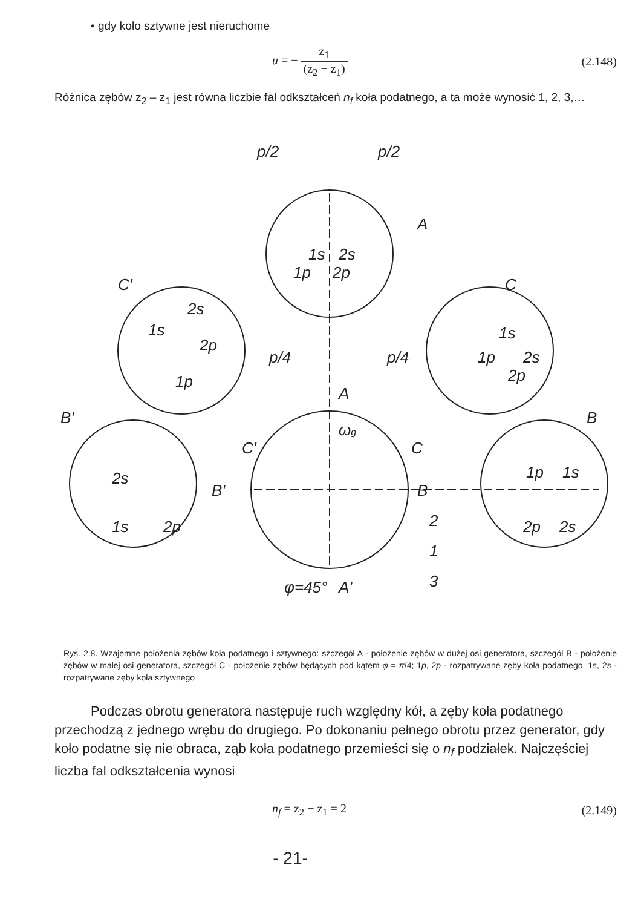• gdy koło sztywne jest nieruchome
u = − z<sub>1</sub> (z<sub>2</sub> − z<sub>1</sub>) (2.148)
Różnica zębów z<sub>2</sub> – z<sub>1</sub> jest równa liczbie fal odkształceń n<sub>f</sub> koła podatnego, a ta może wynosić 1, 2, 3,…
p/2
p/2
A
C'
C
B'
B
A
C
C'
B'
B
2
1
3
φ=45°
A'
ωg
1s
2s
1p
2p
2s
1s
2p
1p
1s
2p
2s
2s
1s
2p
1p
1s
1p
2s
2p
p/4
p/4
Rys. 2.8. Wzajemne położenia zębów koła podatnego i sztywnego: szczegół A - położenie zębów w dużej osi generatora, szczegół B - położenie zębów w małej osi generatora, szczegół C - położenie zębów będących pod kątem φ = π/4; 1p, 2p - rozpatrywane zęby koła podatnego, 1s, 2s - rozpatrywane zęby koła sztywnego
Podczas obrotu generatora następuje ruch względny kół, a zęby koła podatnego przechodzą z jednego wrębu do drugiego. Po dokonaniu pełnego obrotu przez generator, gdy koło podatne się nie obraca, ząb koła podatnego przemieści się o n<sub>f</sub> podziałek. Najczęściej liczba fal odkształcenia wynosi
n<sub>f</sub> = z<sub>2</sub> − z<sub>1</sub> = 2 (2.149)
- 21-